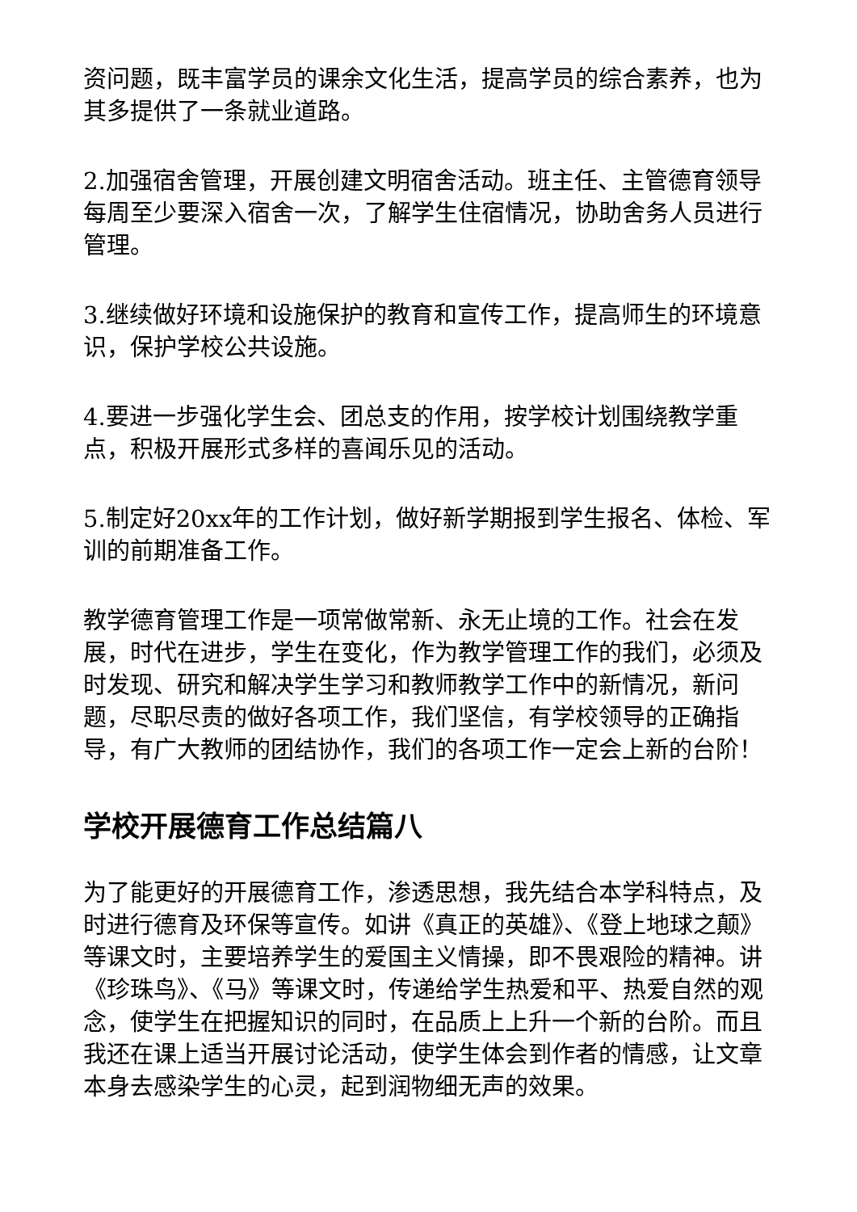资问题，既丰富学员的课余文化生活，提高学员的综合素养，也为其多提供了一条就业道路。
2.加强宿舍管理，开展创建文明宿舍活动。班主任、主管德育领导每周至少要深入宿舍一次，了解学生住宿情况，协助舍务人员进行管理。
3.继续做好环境和设施保护的教育和宣传工作，提高师生的环境意识，保护学校公共设施。
4.要进一步强化学生会、团总支的作用，按学校计划围绕教学重点，积极开展形式多样的喜闻乐见的活动。
5.制定好20xx年的工作计划，做好新学期报到学生报名、体检、军训的前期准备工作。
教学德育管理工作是一项常做常新、永无止境的工作。社会在发展，时代在进步，学生在变化，作为教学管理工作的我们，必须及时发现、研究和解决学生学习和教师教学工作中的新情况，新问题，尽职尽责的做好各项工作，我们坚信，有学校领导的正确指导，有广大教师的团结协作，我们的各项工作一定会上新的台阶！
学校开展德育工作总结篇八
为了能更好的开展德育工作，渗透思想，我先结合本学科特点，及时进行德育及环保等宣传。如讲《真正的英雄》、《登上地球之颠》等课文时，主要培养学生的爱国主义情操，即不畏艰险的精神。讲《珍珠鸟》、《马》等课文时，传递给学生热爱和平、热爱自然的观念，使学生在把握知识的同时，在品质上上升一个新的台阶。而且我还在课上适当开展讨论活动，使学生体会到作者的情感，让文章本身去感染学生的心灵，起到润物细无声的效果。